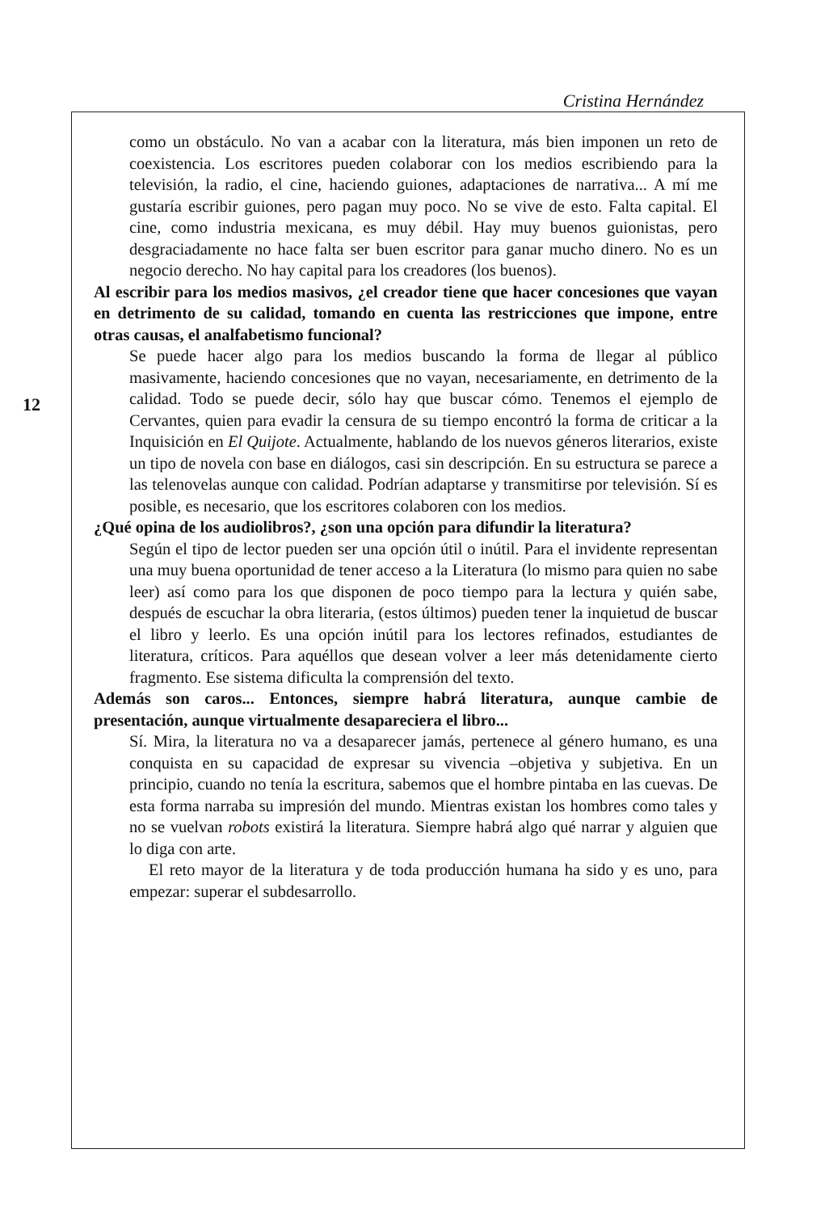Cristina Hernández
12
como un obstáculo. No van a acabar con la literatura, más bien imponen un reto de coexistencia. Los escritores pueden colaborar con los medios escribiendo para la televisión, la radio, el cine, haciendo guiones, adaptaciones de narrativa... A mí me gustaría escribir guiones, pero pagan muy poco. No se vive de esto. Falta capital. El cine, como industria mexicana, es muy débil. Hay muy buenos guionistas, pero desgraciadamente no hace falta ser buen escritor para ganar mucho dinero. No es un negocio derecho. No hay capital para los creadores (los buenos).
Al escribir para los medios masivos, ¿el creador tiene que hacer concesiones que vayan en detrimento de su calidad, tomando en cuenta las restricciones que impone, entre otras causas, el analfabetismo funcional?
Se puede hacer algo para los medios buscando la forma de llegar al público masivamente, haciendo concesiones que no vayan, necesariamente, en detrimento de la calidad. Todo se puede decir, sólo hay que buscar cómo. Tenemos el ejemplo de Cervantes, quien para evadir la censura de su tiempo encontró la forma de criticar a la Inquisición en El Quijote. Actualmente, hablando de los nuevos géneros literarios, existe un tipo de novela con base en diálogos, casi sin descripción. En su estructura se parece a las telenovelas aunque con calidad. Podrían adaptarse y transmitirse por televisión. Sí es posible, es necesario, que los escritores colaboren con los medios.
¿Qué opina de los audiolibros?, ¿son una opción para difundir la literatura?
Según el tipo de lector pueden ser una opción útil o inútil. Para el invidente representan una muy buena oportunidad de tener acceso a la Literatura (lo mismo para quien no sabe leer) así como para los que disponen de poco tiempo para la lectura y quién sabe, después de escuchar la obra literaria, (estos últimos) pueden tener la inquietud de buscar el libro y leerlo. Es una opción inútil para los lectores refinados, estudiantes de literatura, críticos. Para aquéllos que desean volver a leer más detenidamente cierto fragmento. Ese sistema dificulta la comprensión del texto.
Además son caros... Entonces, siempre habrá literatura, aunque cambie de presentación, aunque virtualmente desapareciera el libro...
Sí. Mira, la literatura no va a desaparecer jamás, pertenece al género humano, es una conquista en su capacidad de expresar su vivencia –objetiva y subjetiva. En un principio, cuando no tenía la escritura, sabemos que el hombre pintaba en las cuevas. De esta forma narraba su impresión del mundo. Mientras existan los hombres como tales y no se vuelvan robots existirá la literatura. Siempre habrá algo qué narrar y alguien que lo diga con arte.
El reto mayor de la literatura y de toda producción humana ha sido y es uno, para empezar: superar el subdesarrollo.